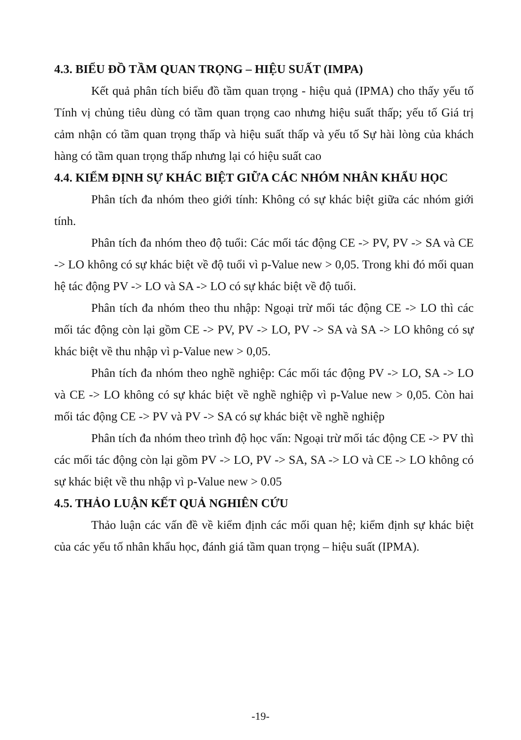4.3. BIỂU ĐỒ TẦM QUAN TRỌNG – HIỆU SUẤT (IMPA)
Kết quả phân tích biểu đồ tầm quan trọng - hiệu quả (IPMA) cho thấy yếu tố Tính vị chủng tiêu dùng có tầm quan trọng cao nhưng hiệu suất thấp; yếu tố Giá trị cảm nhận có tầm quan trọng thấp và hiệu suất thấp và yếu tố Sự hài lòng của khách hàng có tầm quan trọng thấp nhưng lại có hiệu suất cao
4.4. KIỂM ĐỊNH SỰ KHÁC BIỆT GIỮA CÁC NHÓM NHÂN KHẨU HỌC
Phân tích đa nhóm theo giới tính: Không có sự khác biệt giữa các nhóm giới tính.
Phân tích đa nhóm theo độ tuổi: Các mối tác động CE -> PV, PV -> SA và CE -> LO không có sự khác biệt về độ tuổi vì p-Value new > 0,05. Trong khi đó mối quan hệ tác động PV -> LO và SA -> LO có sự khác biệt về độ tuổi.
Phân tích đa nhóm theo thu nhập: Ngoại trừ mối tác động CE -> LO thì các mối tác động còn lại gồm CE -> PV, PV -> LO, PV -> SA và SA -> LO không có sự khác biệt về thu nhập vì p-Value new > 0,05.
Phân tích đa nhóm theo nghề nghiệp: Các mối tác động PV -> LO, SA -> LO và CE -> LO không có sự khác biệt về nghề nghiệp vì p-Value new > 0,05. Còn hai mối tác động CE -> PV và PV -> SA có sự khác biệt về nghề nghiệp
Phân tích đa nhóm theo trình độ học vấn: Ngoại trừ mối tác động CE -> PV thì các mối tác động còn lại gồm PV -> LO, PV -> SA, SA -> LO và CE -> LO không có sự khác biệt về thu nhập vì p-Value new > 0.05
4.5. THẢO LUẬN KẾT QUẢ NGHIÊN CỨU
Thảo luận các vấn đề về kiểm định các mối quan hệ; kiểm định sự khác biệt của các yếu tố nhân khẩu học, đánh giá tầm quan trọng – hiệu suất (IPMA).
-19-